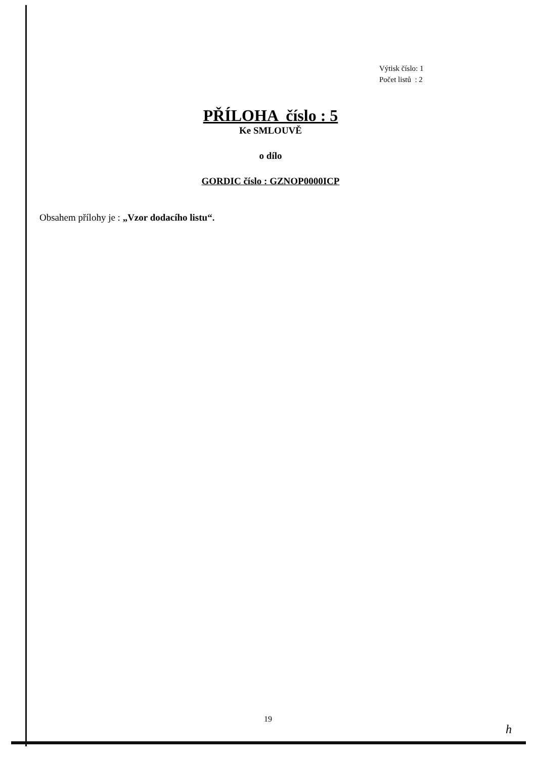Výtisk číslo: 1
Počet listů : 2
PŘÍLOHA číslo : 5
Ke SMLOUVĚ
o dílo
GORDIC číslo : GZNOP0000ICP
Obsahem přílohy je : „Vzor dodacího listu“.
19
h